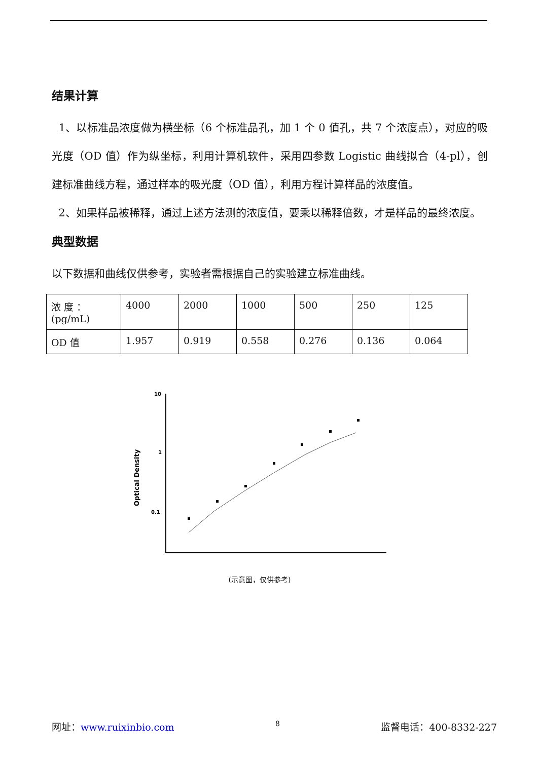结果计算
1、以标准品浓度做为横坐标（6 个标准品孔，加 1 个 0 值孔，共 7 个浓度点），对应的吸光度（OD 值）作为纵坐标，利用计算机软件，采用四参数 Logistic 曲线拟合（4-pl），创建标准曲线方程，通过样本的吸光度（OD 值），利用方程计算样品的浓度值。
2、如果样品被稀释，通过上述方法测的浓度值，要乘以稀释倍数，才是样品的最终浓度。
典型数据
以下数据和曲线仅供参考，实验者需根据自己的实验建立标准曲线。
| 浓 度 ：(pg/mL) | 4000 | 2000 | 1000 | 500 | 250 | 125 |
| OD 值 | 1.957 | 0.919 | 0.558 | 0.276 | 0.136 | 0.064 |
Optical Density
10
1
0.1
(示意图，仅供参考)
网址：www.ruixinbio.com 8 监督电话：400-8332-227